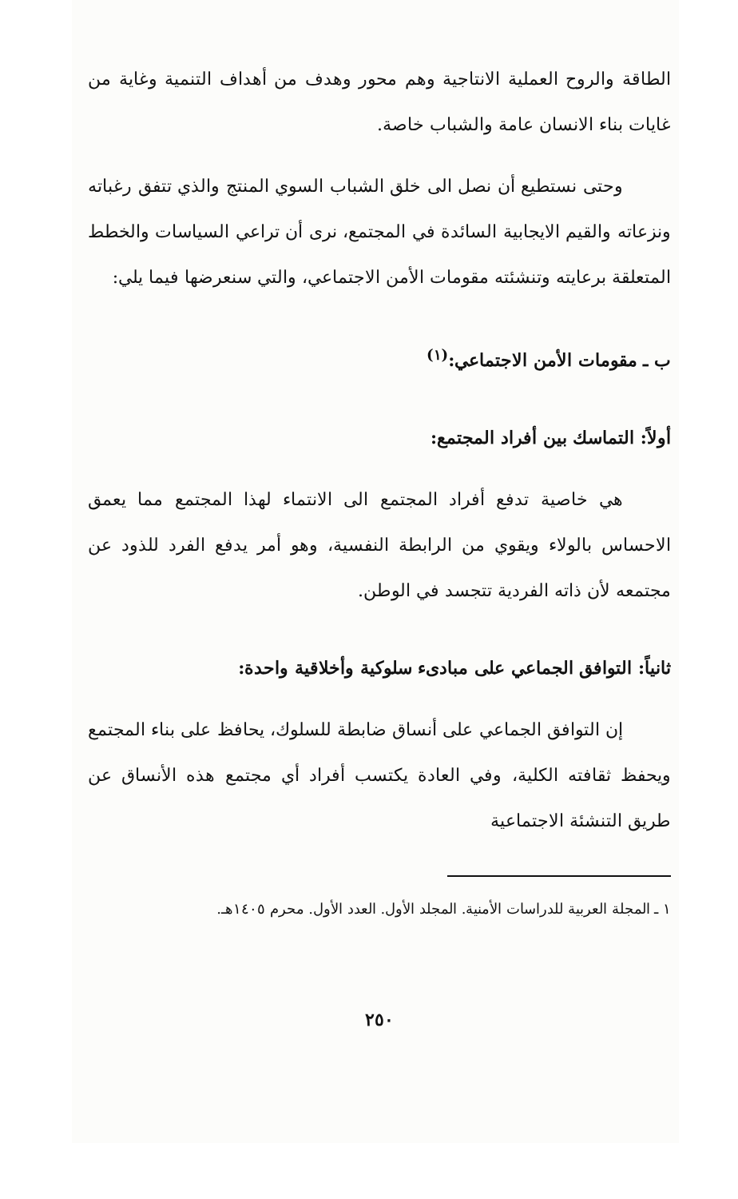الطاقة والروح العملية الانتاجية وهم محور وهدف من أهداف التنمية وغاية من غايات بناء الانسان عامة والشباب خاصة.
وحتى نستطيع أن نصل الى خلق الشباب السوي المنتج والذي تتفق رغباته ونزعاته والقيم الايجابية السائدة في المجتمع، نرى أن تراعي السياسات والخطط المتعلقة برعايته وتنشئته مقومات الأمن الاجتماعي، والتي سنعرضها فيما يلي:
ب ـ مقومات الأمن الاجتماعي:<sup>(١)</sup>
أولاً: التماسك بين أفراد المجتمع:
هي خاصية تدفع أفراد المجتمع الى الانتماء لهذا المجتمع مما يعمق الاحساس بالولاء ويقوي من الرابطة النفسية، وهو أمر يدفع الفرد للذود عن مجتمعه لأن ذاته الفردية تتجسد في الوطن.
ثانياً: التوافق الجماعي على مبادىء سلوكية وأخلاقية واحدة:
إن التوافق الجماعي على أنساق ضابطة للسلوك، يحافظ على بناء المجتمع ويحفظ ثقافته الكلية، وفي العادة يكتسب أفراد أي مجتمع هذه الأنساق عن طريق التنشئة الاجتماعية
١ ـ المجلة العربية للدراسات الأمنية. المجلد الأول. العدد الأول. محرم ١٤٠٥هـ.
٢٥٠